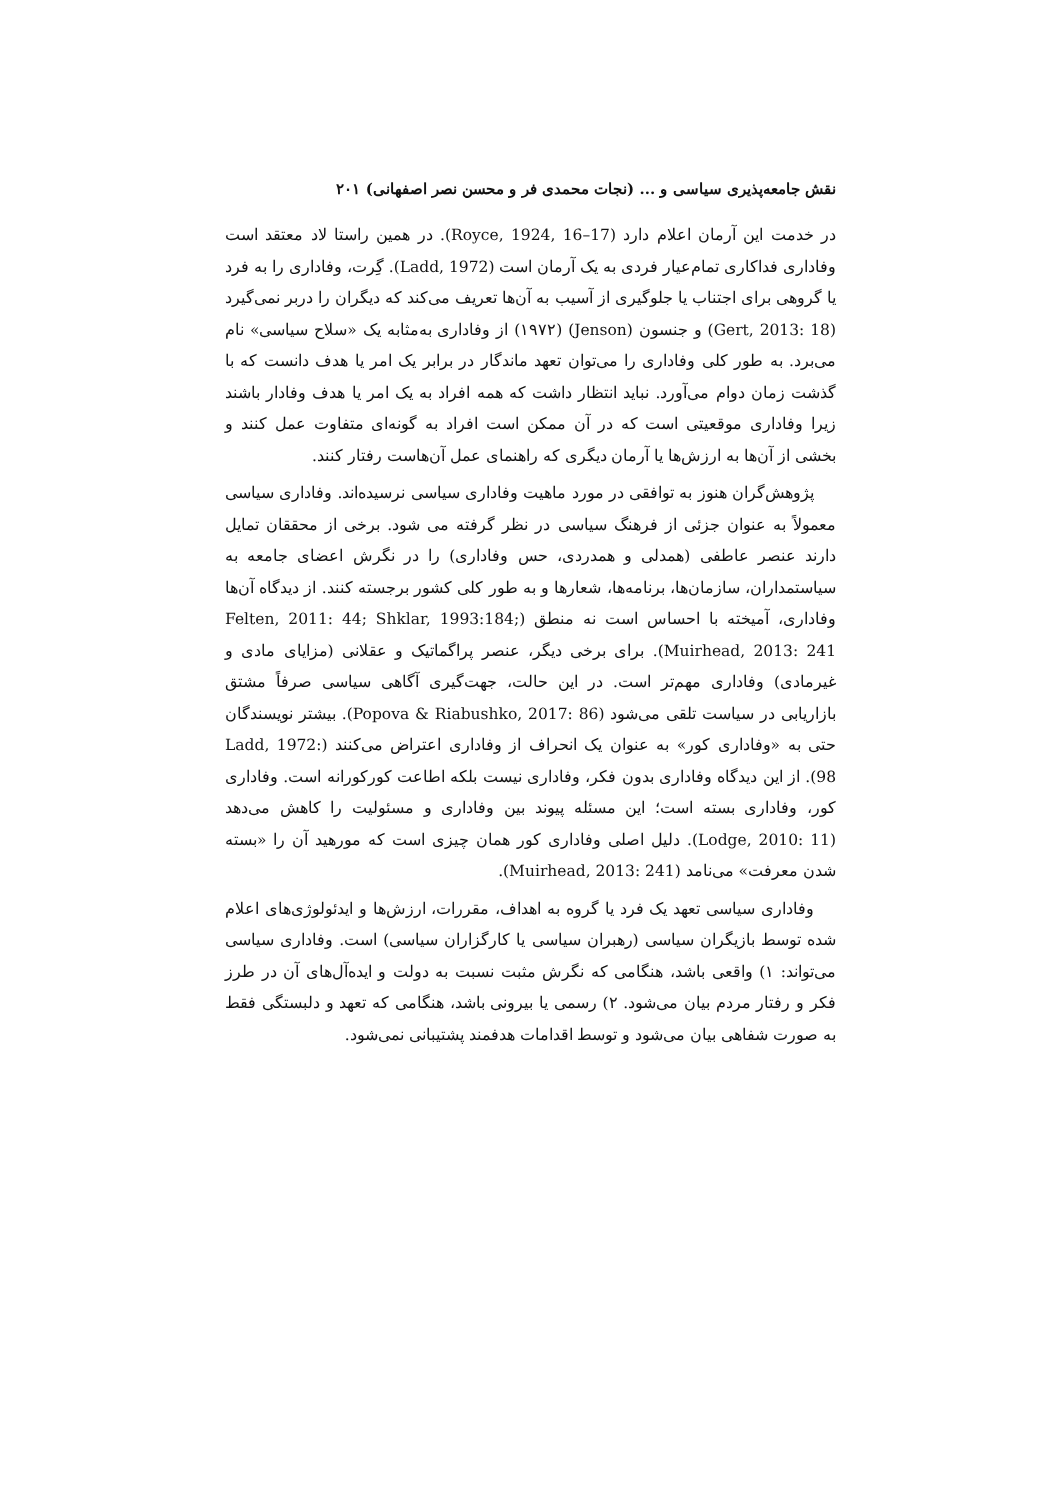نقش جامعه‌پذیری سیاسی و ... (نجات محمدی فر و محسن نصر اصفهانی) ۲۰۱
در خدمت این آرمان اعلام دارد (Royce, 1924, 16–17). در همین راستا لاد معتقد است وفاداری فداکاری تمام‌عیار فردی به یک آرمان است (Ladd, 1972). گِرت، وفاداری را به فرد یا گروهی برای اجتناب یا جلوگیری از آسیب به آن‌ها تعریف می‌کند که دیگران را دربر نمی‌گیرد (Gert, 2013: 18) و جنسون (Jenson) (۱۹۷۲) از وفاداری به‌مثابه یک «سلاح سیاسی» نام می‌برد. به طور کلی وفاداری را می‌توان تعهد ماندگار در برابر یک امر یا هدف دانست که با گذشت زمان دوام می‌آورد. نباید انتظار داشت که همه افراد به یک امر یا هدف وفادار باشند زیرا وفاداری موقعیتی است که در آن ممکن است افراد به گونه‌ای متفاوت عمل کنند و بخشی از آن‌ها به ارزش‌ها یا آرمان دیگری که راهنمای عمل آن‌هاست رفتار کنند.
پژوهش‌گران هنوز به توافقی در مورد ماهیت وفاداری سیاسی نرسیده‌اند. وفاداری سیاسی معمولاً به عنوان جزئی از فرهنگ سیاسی در نظر گرفته می شود. برخی از محققان تمایل دارند عنصر عاطفی (همدلی و همدردی، حس وفاداری) را در نگرش اعضای جامعه به سیاستمداران، سازمان‌ها، برنامه‌ها، شعارها و به طور کلی کشور برجسته کنند. از دیدگاه آن‌ها وفاداری، آمیخته با احساس است نه منطق (Felten, 2011: 44; Shklar, 1993:184; Muirhead, 2013: 241). برای برخی دیگر، عنصر پراگماتیک و عقلانی (مزایای مادی و غیرمادی) وفاداری مهم‌تر است. در این حالت، جهت‌گیری آگاهی سیاسی صرفاً مشتق بازاریابی در سیاست تلقی می‌شود (Popova & Riabushko, 2017: 86). بیشتر نویسندگان حتی به «وفاداری کور» به عنوان یک انحراف از وفاداری اعتراض می‌کنند (Ladd, 1972: 98). از این دیدگاه وفاداری بدون فکر، وفاداری نیست بلکه اطاعت کورکورانه است. وفاداری کور، وفاداری بسته است؛ این مسئله پیوند بین وفاداری و مسئولیت را کاهش می‌دهد (Lodge, 2010: 11). دلیل اصلی وفاداری کور همان چیزی است که مورهید آن را «بسته شدن معرفت» می‌نامد (Muirhead, 2013: 241).
وفاداری سیاسی تعهد یک فرد یا گروه به اهداف، مقررات، ارزش‌ها و ایدئولوژی‌های اعلام شده توسط بازیگران سیاسی (رهبران سیاسی یا کارگزاران سیاسی) است. وفاداری سیاسی می‌تواند: ۱) واقعی باشد، هنگامی که نگرش مثبت نسبت به دولت و ایده‌آل‌های آن در طرز فکر و رفتار مردم بیان می‌شود. ۲) رسمی یا بیرونی باشد، هنگامی که تعهد و دلبستگی فقط به صورت شفاهی بیان می‌شود و توسط اقدامات هدفمند پشتیبانی نمی‌شود.